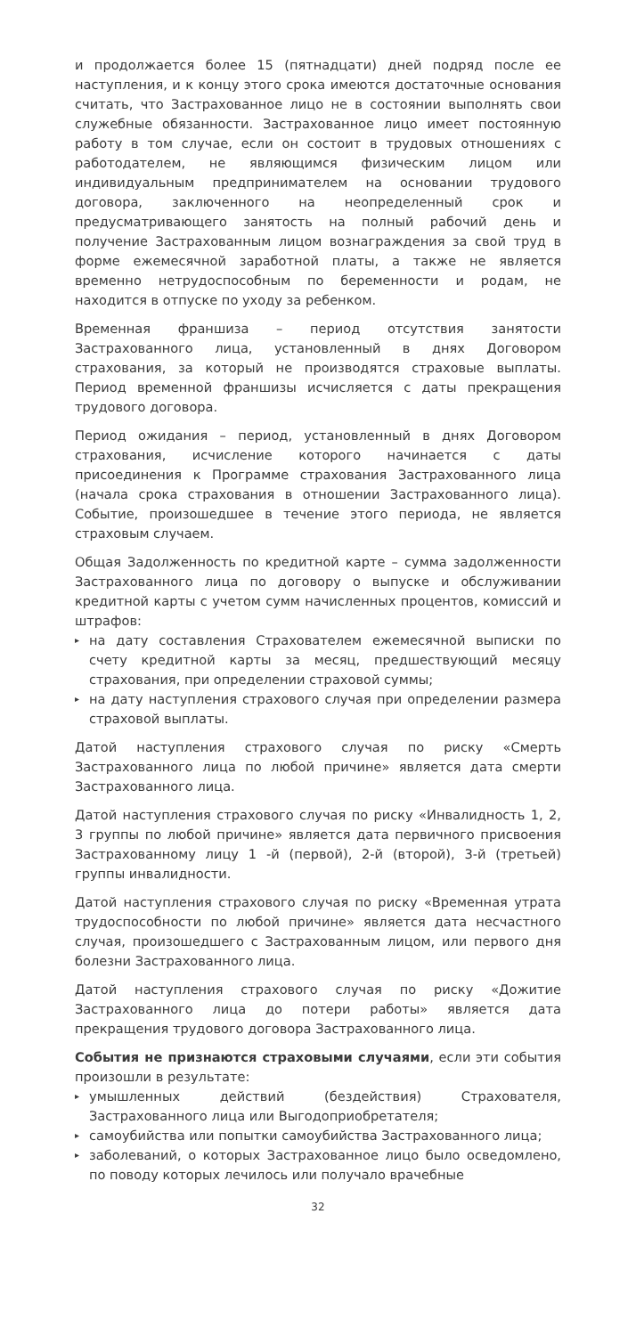и продолжается более 15 (пятнадцати) дней подряд после ее наступления, и к концу этого срока имеются достаточные основания считать, что Застрахованное лицо не в состоянии выполнять свои служебные обязанности. Застрахованное лицо имеет постоянную работу в том случае, если он состоит в трудовых отношениях с работодателем, не являющимся физическим лицом или индивидуальным предпринимателем на основании трудового договора, заключенного на неопределенный срок и предусматривающего занятость на полный рабочий день и получение Застрахованным лицом вознаграждения за свой труд в форме ежемесячной заработной платы, а также не является временно нетрудоспособным по беременности и родам, не находится в отпуске по уходу за ребенком.
Временная франшиза – период отсутствия занятости Застрахованного лица, установленный в днях Договором страхования, за который не производятся страховые выплаты. Период временной франшизы исчисляется с даты прекращения трудового договора.
Период ожидания – период, установленный в днях Договором страхования, исчисление которого начинается с даты присоединения к Программе страхования Застрахованного лица (начала срока страхования в отношении Застрахованного лица). Событие, произошедшее в течение этого периода, не является страховым случаем.
Общая Задолженность по кредитной карте – сумма задолженности Застрахованного лица по договору о выпуске и обслуживании кредитной карты с учетом сумм начисленных процентов, комиссий и штрафов:
▸ на дату составления Страхователем ежемесячной выписки по счету кредитной карты за месяц, предшествующий месяцу страхования, при определении страховой суммы;
▸ на дату наступления страхового случая при определении размера страховой выплаты.
Датой наступления страхового случая по риску «Смерть Застрахованного лица по любой причине» является дата смерти Застрахованного лица.
Датой наступления страхового случая по риску «Инвалидность 1, 2, 3 группы по любой причине» является дата первичного присвоения Застрахованному лицу 1 -й (первой), 2-й (второй), 3-й (третьей) группы инвалидности.
Датой наступления страхового случая по риску «Временная утрата трудоспособности по любой причине» является дата несчастного случая, произошедшего с Застрахованным лицом, или первого дня болезни Застрахованного лица.
Датой наступления страхового случая по риску «Дожитие Застрахованного лица до потери работы» является дата прекращения трудового договора Застрахованного лица.
События не признаются страховыми случаями, если эти события произошли в результате:
▸ умышленных действий (бездействия) Страхователя, Застрахованного лица или Выгодоприобретателя;
▸ самоубийства или попытки самоубийства Застрахованного лица;
▸ заболеваний, о которых Застрахованное лицо было осведомлено, по поводу которых лечилось или получало врачебные
32